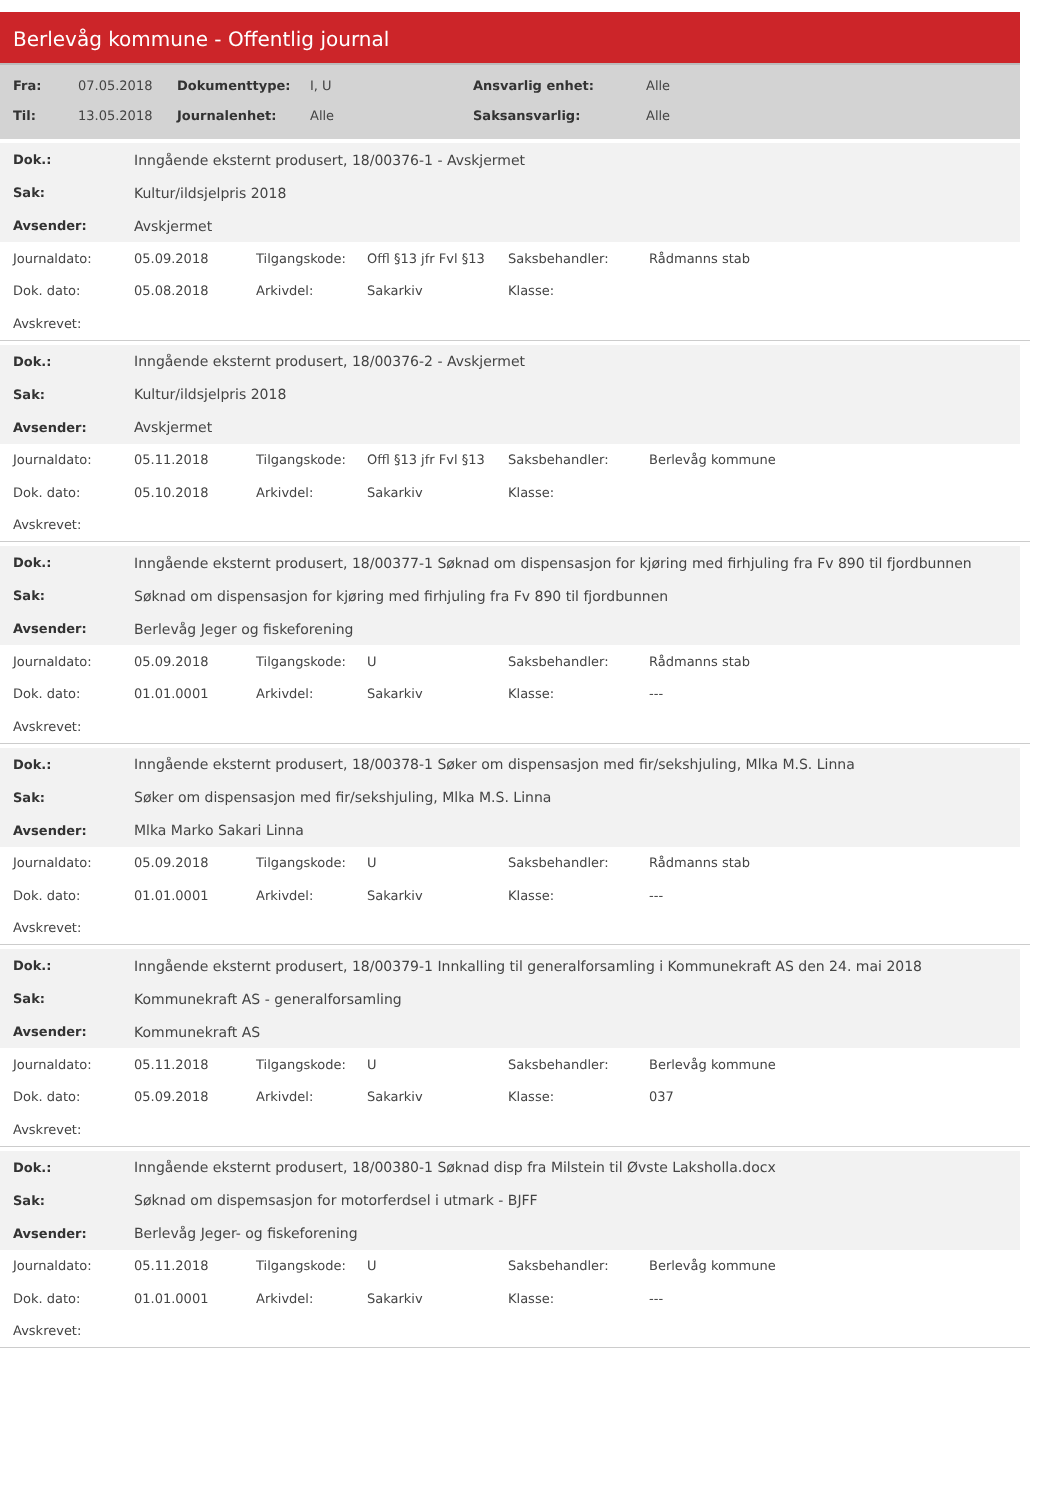Berlevåg kommune - Offentlig journal
| Fra: | 07.05.2018 | Dokumenttype: | I, U | Ansvarlig enhet: | Alle |
| Til: | 13.05.2018 | Journalenhet: | Alle | Saksansvarlig: | Alle |
| Dok.: | Inngående eksternt produsert, 18/00376-1 - Avskjermet |
| Sak: | Kultur/ildsjelpris 2018 |
| Avsender: | Avskjermet |
| Journaldato: | 05.09.2018 | Tilgangskode: | Offl §13 jfr Fvl §13 | Saksbehandler: | Rådmanns stab |
| Dok. dato: | 05.08.2018 | Arkivdel: | Sakarkiv | Klasse: | |
| Avskrevet: | | | | | |
| Dok.: | Inngående eksternt produsert, 18/00376-2 - Avskjermet |
| Sak: | Kultur/ildsjelpris 2018 |
| Avsender: | Avskjermet |
| Journaldato: | 05.11.2018 | Tilgangskode: | Offl §13 jfr Fvl §13 | Saksbehandler: | Berlevåg kommune |
| Dok. dato: | 05.10.2018 | Arkivdel: | Sakarkiv | Klasse: | |
| Avskrevet: | | | | | |
| Dok.: | Inngående eksternt produsert, 18/00377-1 Søknad om dispensasjon for kjøring med firhjuling fra Fv 890 til fjordbunnen |
| Sak: | Søknad om dispensasjon for kjøring med firhjuling fra Fv 890 til fjordbunnen |
| Avsender: | Berlevåg Jeger og fiskeforening |
| Journaldato: | 05.09.2018 | Tilgangskode: | U | Saksbehandler: | Rådmanns stab |
| Dok. dato: | 01.01.0001 | Arkivdel: | Sakarkiv | Klasse: | --- |
| Avskrevet: | | | | | |
| Dok.: | Inngående eksternt produsert, 18/00378-1 Søker om dispensasjon med fir/sekshjuling, Mlka M.S. Linna |
| Sak: | Søker om dispensasjon med fir/sekshjuling, Mlka M.S. Linna |
| Avsender: | Mlka Marko Sakari Linna |
| Journaldato: | 05.09.2018 | Tilgangskode: | U | Saksbehandler: | Rådmanns stab |
| Dok. dato: | 01.01.0001 | Arkivdel: | Sakarkiv | Klasse: | --- |
| Avskrevet: | | | | | |
| Dok.: | Inngående eksternt produsert, 18/00379-1 Innkalling til generalforsamling i Kommunekraft AS den 24. mai 2018 |
| Sak: | Kommunekraft AS - generalforsamling |
| Avsender: | Kommunekraft AS |
| Journaldato: | 05.11.2018 | Tilgangskode: | U | Saksbehandler: | Berlevåg kommune |
| Dok. dato: | 05.09.2018 | Arkivdel: | Sakarkiv | Klasse: | 037 |
| Avskrevet: | | | | | |
| Dok.: | Inngående eksternt produsert, 18/00380-1 Søknad disp fra Milstein til Øvste Laksholla.docx |
| Sak: | Søknad om dispemsasjon for motorferdsel i utmark - BJFF |
| Avsender: | Berlevåg Jeger- og fiskeforening |
| Journaldato: | 05.11.2018 | Tilgangskode: | U | Saksbehandler: | Berlevåg kommune |
| Dok. dato: | 01.01.0001 | Arkivdel: | Sakarkiv | Klasse: | --- |
| Avskrevet: | | | | | |